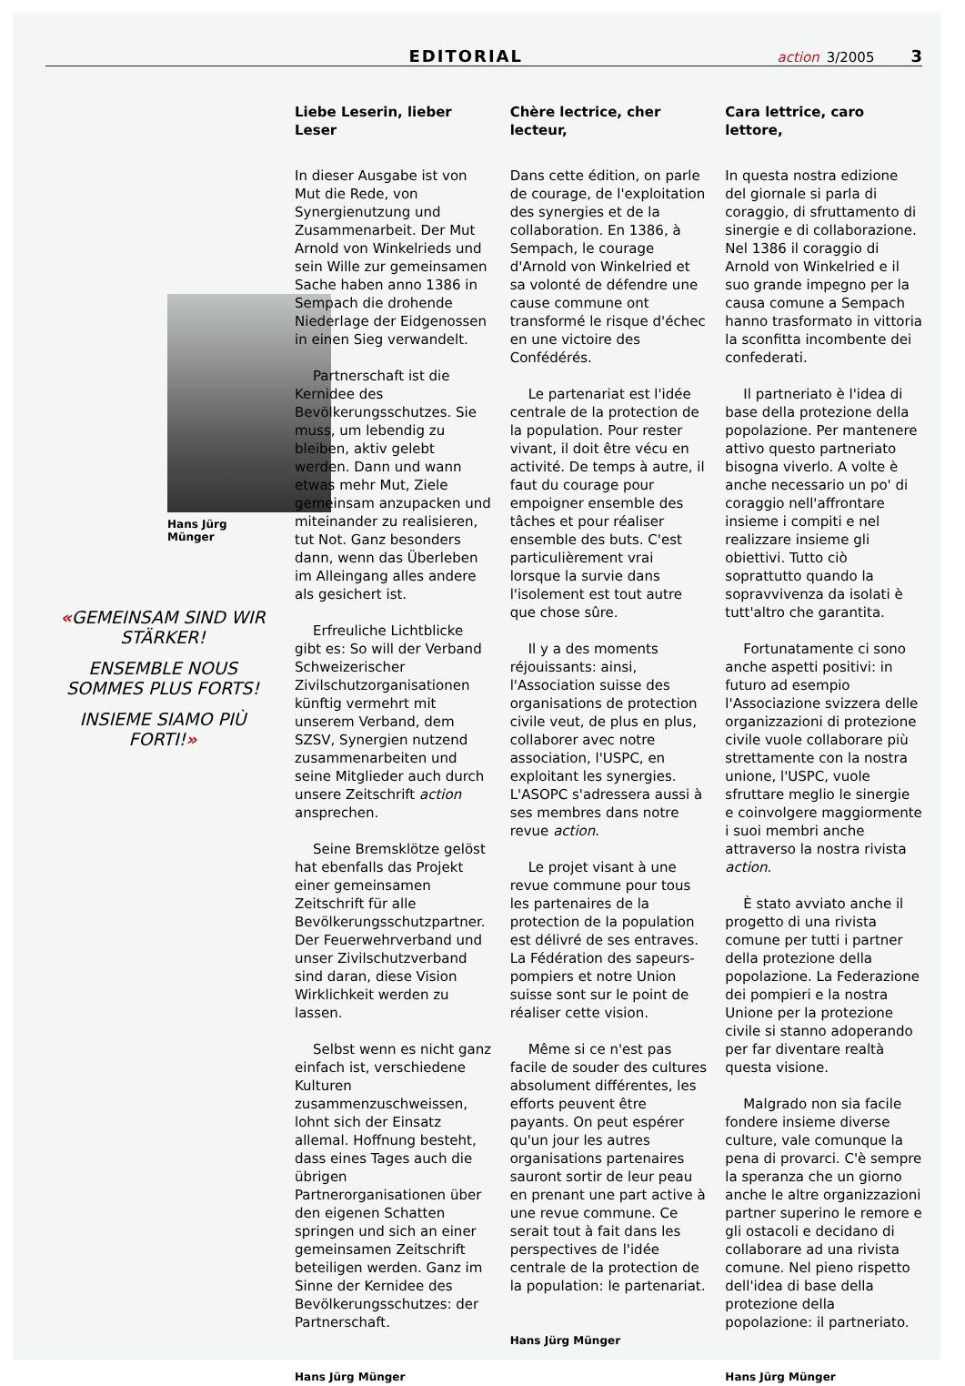EDITORIAL
action 3/2005 3
Hans Jürg Münger
«GEMEINSAM SIND WIR STÄRKER!
ENSEMBLE NOUS SOMMES PLUS FORTS!
INSIEME SIAMO PIÙ FORTI!»
Liebe Leserin, lieber Leser
In dieser Ausgabe ist von Mut die Rede, von Synergienutzung und Zusammenarbeit. Der Mut Arnold von Winkelrieds und sein Wille zur gemeinsamen Sache haben anno 1386 in Sempach die drohende Niederlage der Eidgenossen in einen Sieg verwandelt.
Partnerschaft ist die Kernidee des Bevölkerungsschutzes. Sie muss, um lebendig zu bleiben, aktiv gelebt werden. Dann und wann etwas mehr Mut, Ziele gemeinsam anzupacken und miteinander zu realisieren, tut Not. Ganz besonders dann, wenn das Überleben im Alleingang alles andere als gesichert ist.
Erfreuliche Lichtblicke gibt es: So will der Verband Schweizerischer Zivilschutzorganisationen künftig vermehrt mit unserem Verband, dem SZSV, Synergien nutzend zusammenarbeiten und seine Mitglieder auch durch unsere Zeitschrift action ansprechen.
Seine Bremsklötze gelöst hat ebenfalls das Projekt einer gemeinsamen Zeitschrift für alle Bevölkerungsschutzpartner. Der Feuerwehrverband und unser Zivilschutzverband sind daran, diese Vision Wirklichkeit werden zu lassen.
Selbst wenn es nicht ganz einfach ist, verschiedene Kulturen zusammenzuschweissen, lohnt sich der Einsatz allemal. Hoffnung besteht, dass eines Tages auch die übrigen Partnerorganisationen über den eigenen Schatten springen und sich an einer gemeinsamen Zeitschrift beteiligen werden. Ganz im Sinne der Kernidee des Bevölkerungsschutzes: der Partnerschaft.
Hans Jürg Münger
Chère lectrice, cher lecteur,
Dans cette édition, on parle de courage, de l'exploitation des synergies et de la collaboration. En 1386, à Sempach, le courage d'Arnold von Winkelried et sa volonté de défendre une cause commune ont transformé le risque d'échec en une victoire des Confédérés.
Le partenariat est l'idée centrale de la protection de la population. Pour rester vivant, il doit être vécu en activité. De temps à autre, il faut du courage pour empoigner ensemble des tâches et pour réaliser ensemble des buts. C'est particulièrement vrai lorsque la survie dans l'isolement est tout autre que chose sûre.
Il y a des moments réjouissants: ainsi, l'Association suisse des organisations de protection civile veut, de plus en plus, collaborer avec notre association, l'USPC, en exploitant les synergies. L'ASOPC s'adressera aussi à ses membres dans notre revue action.
Le projet visant à une revue commune pour tous les partenaires de la protection de la population est délivré de ses entraves. La Fédération des sapeurs-pompiers et notre Union suisse sont sur le point de réaliser cette vision.
Même si ce n'est pas facile de souder des cultures absolument différentes, les efforts peuvent être payants. On peut espérer qu'un jour les autres organisations partenaires sauront sortir de leur peau en prenant une part active à une revue commune. Ce serait tout à fait dans les perspectives de l'idée centrale de la protection de la population: le partenariat.
Hans Jürg Münger
Cara lettrice, caro lettore,
In questa nostra edizione del giornale si parla di coraggio, di sfruttamento di sinergie e di collaborazione. Nel 1386 il coraggio di Arnold von Winkelried e il suo grande impegno per la causa comune a Sempach hanno trasformato in vittoria la sconfitta incombente dei confederati.
Il partneriato è l'idea di base della protezione della popolazione. Per mantenere attivo questo partneriato bisogna viverlo. A volte è anche necessario un po' di coraggio nell'affrontare insieme i compiti e nel realizzare insieme gli obiettivi. Tutto ciò soprattutto quando la sopravvivenza da isolati è tutt'altro che garantita.
Fortunatamente ci sono anche aspetti positivi: in futuro ad esempio l'Associazione svizzera delle organizzazioni di protezione civile vuole collaborare più strettamente con la nostra unione, l'USPC, vuole sfruttare meglio le sinergie e coinvolgere maggiormente i suoi membri anche attraverso la nostra rivista action.
È stato avviato anche il progetto di una rivista comune per tutti i partner della protezione della popolazione. La Federazione dei pompieri e la nostra Unione per la protezione civile si stanno adoperando per far diventare realtà questa visione.
Malgrado non sia facile fondere insieme diverse culture, vale comunque la pena di provarci. C'è sempre la speranza che un giorno anche le altre organizzazioni partner superino le remore e gli ostacoli e decidano di collaborare ad una rivista comune. Nel pieno rispetto dell'idea di base della protezione della popolazione: il partneriato.
Hans Jürg Münger